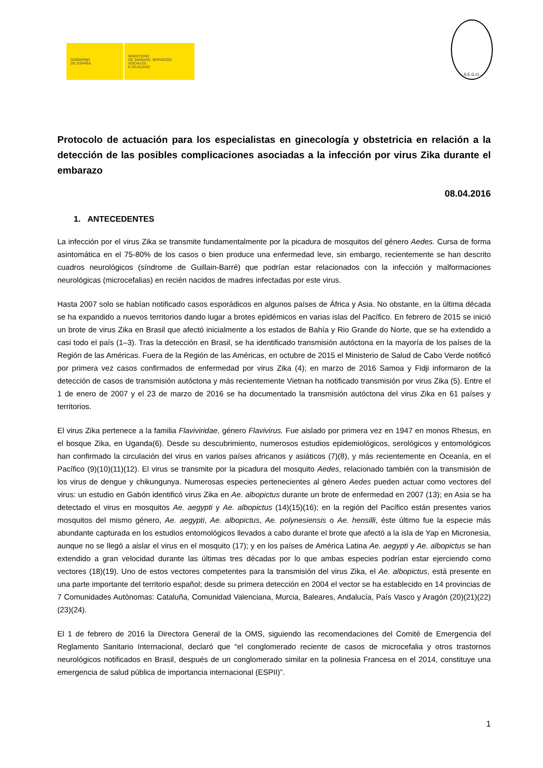GOBIERNO
DE ESPAÑA
MINISTERIO
DE SANIDAD, SERVICIOS SOCIALES
E IGUALDAD
S.E.G.O.
Protocolo de actuación para los especialistas en ginecología y obstetricia en relación a la detección de las posibles complicaciones asociadas a la infección por virus Zika durante el embarazo
08.04.2016
1. ANTECEDENTES
La infección por el virus Zika se transmite fundamentalmente por la picadura de mosquitos del género Aedes. Cursa de forma asintomática en el 75-80% de los casos o bien produce una enfermedad leve, sin embargo, recientemente se han descrito cuadros neurológicos (síndrome de Guillain-Barré) que podrían estar relacionados con la infección y malformaciones neurológicas (microcefalias) en recién nacidos de madres infectadas por este virus.
Hasta 2007 solo se habían notificado casos esporádicos en algunos países de África y Asia. No obstante, en la última década se ha expandido a nuevos territorios dando lugar a brotes epidémicos en varias islas del Pacífico. En febrero de 2015 se inició un brote de virus Zika en Brasil que afectó inicialmente a los estados de Bahía y Rio Grande do Norte, que se ha extendido a casi todo el país (1–3). Tras la detección en Brasil, se ha identificado transmisión autóctona en la mayoría de los países de la Región de las Américas. Fuera de la Región de las Américas, en octubre de 2015 el Ministerio de Salud de Cabo Verde notificó por primera vez casos confirmados de enfermedad por virus Zika (4); en marzo de 2016 Samoa y Fidji informaron de la detección de casos de transmisión autóctona y más recientemente Vietnan ha notificado transmisión por virus Zika (5). Entre el 1 de enero de 2007 y el 23 de marzo de 2016 se ha documentado la transmisión autóctona del virus Zika en 61 países y territorios.
El virus Zika pertenece a la familia Flaviviridae, género Flavivirus. Fue aislado por primera vez en 1947 en monos Rhesus, en el bosque Zika, en Uganda(6). Desde su descubrimiento, numerosos estudios epidemiológicos, serológicos y entomológicos han confirmado la circulación del virus en varios países africanos y asiáticos (7)(8), y más recientemente en Oceanía, en el Pacífico (9)(10)(11)(12). El virus se transmite por la picadura del mosquito Aedes, relacionado también con la transmisión de los virus de dengue y chikungunya. Numerosas especies pertenecientes al género Aedes pueden actuar como vectores del virus: un estudio en Gabón identificó virus Zika en Ae. albopictus durante un brote de enfermedad en 2007 (13); en Asia se ha detectado el virus en mosquitos Ae. aegypti y Ae. albopictus (14)(15)(16); en la región del Pacífico están presentes varios mosquitos del mismo género, Ae. aegypti, Ae. albopictus, Ae. polynesiensis o Ae. hensilli, éste último fue la especie más abundante capturada en los estudios entomológicos llevados a cabo durante el brote que afectó a la isla de Yap en Micronesia, aunque no se llegó a aislar el virus en el mosquito (17); y en los países de América Latina Ae. aegypti y Ae. albopictus se han extendido a gran velocidad durante las últimas tres décadas por lo que ambas especies podrían estar ejerciendo como vectores (18)(19). Uno de estos vectores competentes para la transmisión del virus Zika, el Ae. albopictus, está presente en una parte importante del territorio español; desde su primera detección en 2004 el vector se ha establecido en 14 provincias de 7 Comunidades Autónomas: Cataluña, Comunidad Valenciana, Murcia, Baleares, Andalucía, País Vasco y Aragón (20)(21)(22)(23)(24).
El 1 de febrero de 2016 la Directora General de la OMS, siguiendo las recomendaciones del Comité de Emergencia del Reglamento Sanitario Internacional, declaró que “el conglomerado reciente de casos de microcefalia y otros trastornos neurológicos notificados en Brasil, después de un conglomerado similar en la polinesia Francesa en el 2014, constituye una emergencia de salud pública de importancia internacional (ESPII)”.
1